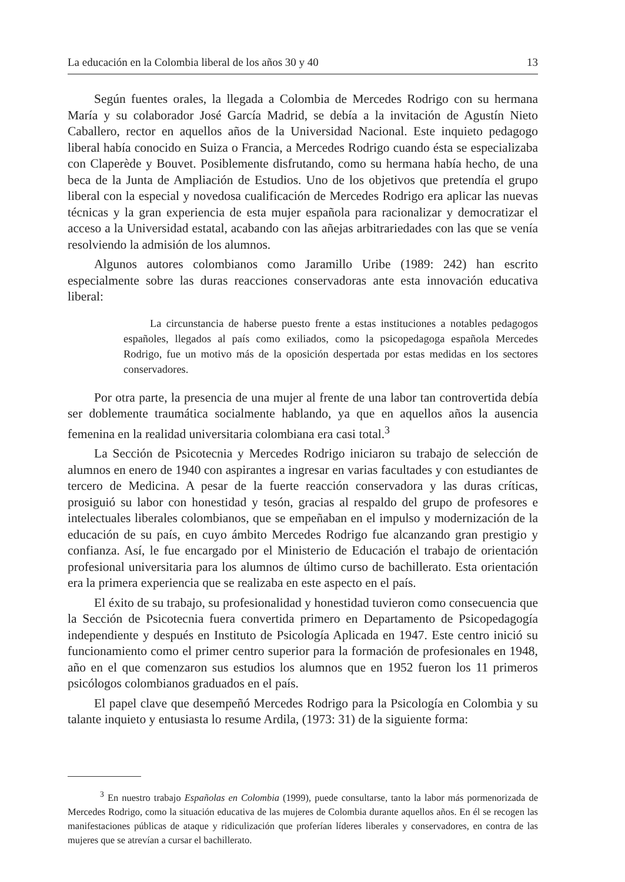La educación en la Colombia liberal de los años 30 y 40 13
Según fuentes orales, la llegada a Colombia de Mercedes Rodrigo con su hermana María y su colaborador José García Madrid, se debía a la invitación de Agustín Nieto Caballero, rector en aquellos años de la Universidad Nacional. Este inquieto pedagogo liberal había conocido en Suiza o Francia, a Mercedes Rodrigo cuando ésta se especializaba con Claperède y Bouvet. Posiblemente disfrutando, como su hermana había hecho, de una beca de la Junta de Ampliación de Estudios. Uno de los objetivos que pretendía el grupo liberal con la especial y novedosa cualificación de Mercedes Rodrigo era aplicar las nuevas técnicas y la gran experiencia de esta mujer española para racionalizar y democratizar el acceso a la Universidad estatal, acabando con las añejas arbitrariedades con las que se venía resolviendo la admisión de los alumnos.
Algunos autores colombianos como Jaramillo Uribe (1989: 242) han escrito especialmente sobre las duras reacciones conservadoras ante esta innovación educativa liberal:
La circunstancia de haberse puesto frente a estas instituciones a notables pedagogos españoles, llegados al país como exiliados, como la psicopedagoga española Mercedes Rodrigo, fue un motivo más de la oposición despertada por estas medidas en los sectores conservadores.
Por otra parte, la presencia de una mujer al frente de una labor tan controvertida debía ser doblemente traumática socialmente hablando, ya que en aquellos años la ausencia femenina en la realidad universitaria colombiana era casi total.<sup>3</sup>
La Sección de Psicotecnia y Mercedes Rodrigo iniciaron su trabajo de selección de alumnos en enero de 1940 con aspirantes a ingresar en varias facultades y con estudiantes de tercero de Medicina. A pesar de la fuerte reacción conservadora y las duras críticas, prosiguió su labor con honestidad y tesón, gracias al respaldo del grupo de profesores e intelectuales liberales colombianos, que se empeñaban en el impulso y modernización de la educación de su país, en cuyo ámbito Mercedes Rodrigo fue alcanzando gran prestigio y confianza. Así, le fue encargado por el Ministerio de Educación el trabajo de orientación profesional universitaria para los alumnos de último curso de bachillerato. Esta orientación era la primera experiencia que se realizaba en este aspecto en el país.
El éxito de su trabajo, su profesionalidad y honestidad tuvieron como consecuencia que la Sección de Psicotecnia fuera convertida primero en Departamento de Psicopedagogía independiente y después en Instituto de Psicología Aplicada en 1947. Este centro inició su funcionamiento como el primer centro superior para la formación de profesionales en 1948, año en el que comenzaron sus estudios los alumnos que en 1952 fueron los 11 primeros psicólogos colombianos graduados en el país.
El papel clave que desempeñó Mercedes Rodrigo para la Psicología en Colombia y su talante inquieto y entusiasta lo resume Ardila, (1973: 31) de la siguiente forma:
<sup>3</sup> En nuestro trabajo Españolas en Colombia (1999), puede consultarse, tanto la labor más pormenorizada de Mercedes Rodrigo, como la situación educativa de las mujeres de Colombia durante aquellos años. En él se recogen las manifestaciones públicas de ataque y ridiculización que proferían líderes liberales y conservadores, en contra de las mujeres que se atrevían a cursar el bachillerato.